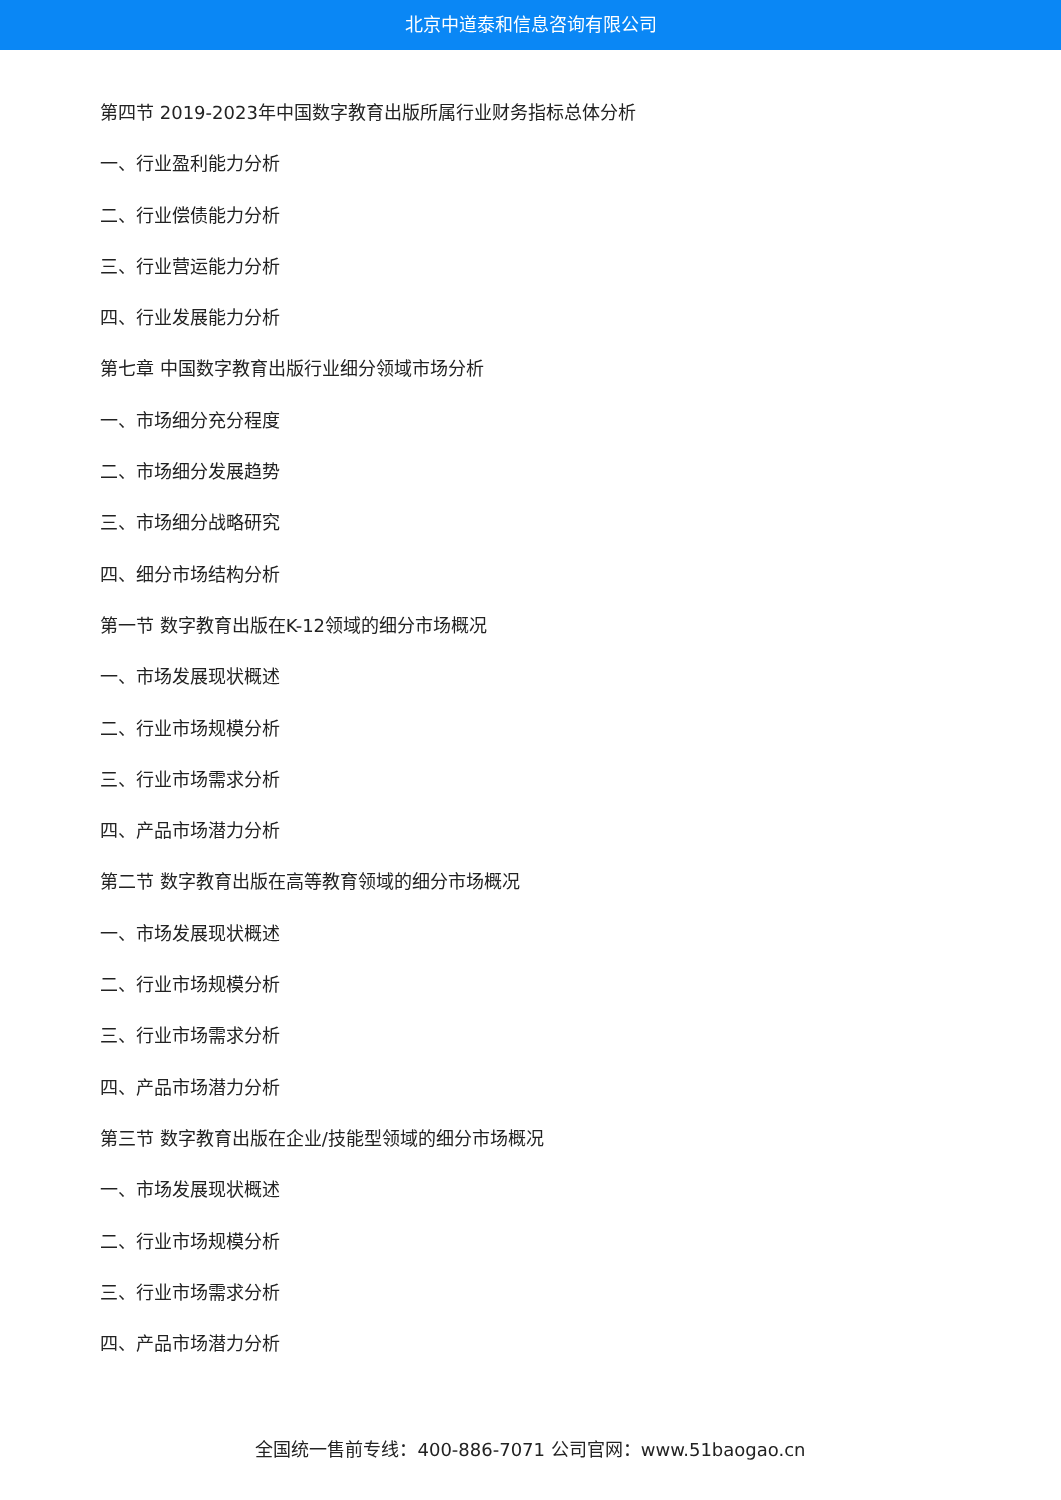北京中道泰和信息咨询有限公司
第四节 2019-2023年中国数字教育出版所属行业财务指标总体分析
一、行业盈利能力分析
二、行业偿债能力分析
三、行业营运能力分析
四、行业发展能力分析
第七章 中国数字教育出版行业细分领域市场分析
一、市场细分充分程度
二、市场细分发展趋势
三、市场细分战略研究
四、细分市场结构分析
第一节 数字教育出版在K-12领域的细分市场概况
一、市场发展现状概述
二、行业市场规模分析
三、行业市场需求分析
四、产品市场潜力分析
第二节 数字教育出版在高等教育领域的细分市场概况
一、市场发展现状概述
二、行业市场规模分析
三、行业市场需求分析
四、产品市场潜力分析
第三节 数字教育出版在企业/技能型领域的细分市场概况
一、市场发展现状概述
二、行业市场规模分析
三、行业市场需求分析
四、产品市场潜力分析
全国统一售前专线：400-886-7071 公司官网：www.51baogao.cn